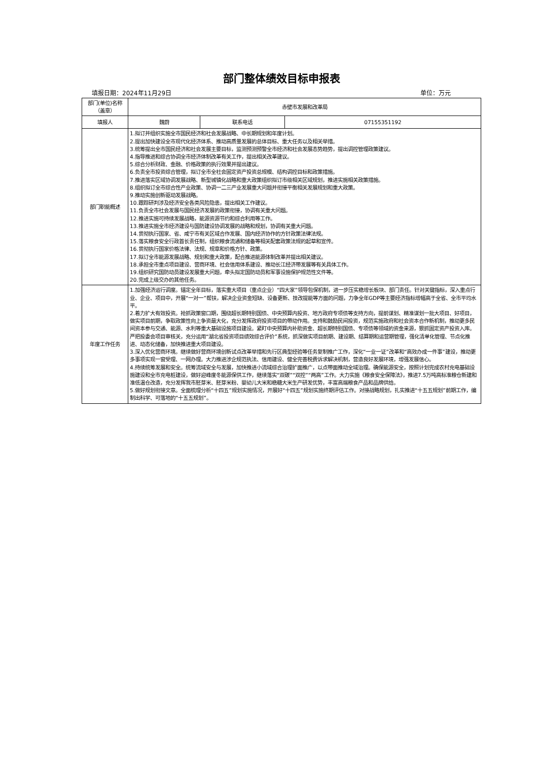部门整体绩效目标申报表
填报日期：2024年11月29日 单位：万元
| 部门(单位)名称（盖章） | 赤壁市发展和改革局 | | |
| 填报人 | 魏蔚 | 联系电话 | 07155351192 |
| 部门职能概述 | 1.拟订并组织实施全市国民经济和社会发展战略、中长期规划和年度计划。 2.提出加快建设全市现代化经济体系、推动高质量发展的总体目标、重大任务以及相关举措。 3.统筹提出全市国民经济和社会发展主要目标，监测预测预警全市经济和社会发展态势趋势，提出调控管理政策建议。 4.指导推进和综合协调全市经济体制改革有关工作，提出相关改革建议。 5.综合分析财政、金融、价格政策的执行效果并提出建议。 6.负责全市投资综合管理，拟订全市全社会固定资产投资总规模、结构调控目标和政策措施。 7.推进落实区域协调发展战略、新型城镇化战略和重大政策组织拟订市级相关区域规划，推进实施相关政策措施。 8.组织拟订全市综合性产业政策、协调一二三产业发展重大问题并衔接平衡相关发展规划和重大政策。 9.推动实施创新驱动发展战略。 10.跟踪研判涉及经济安全各类风险隐患，提出相关工作建议。 11.负责全市社会发展与国民经济发展的政策衔接，协调有关重大问题。 12.推进实施可持续发展战略，能源资源节约和综合利用等工作。 13.推进实施全市经济建设与国防建设协调发展的战略和规划，协调有关重大问题。 14.贯彻执行国家、省、咸宁市有关区域合作发展、国内经济协作的方针政策法律法规。 15.落实粮食安全行政首长责任制，组织粮食流通和储备等相关配套政策法规的起草和宣传。 16.贯彻执行国家价格法律、法规、规章和价格方针、政策。 17.拟订全市能源发展战略、规划和重大政策，配合推进能源体制改革并提出相关建议。 18.承担全市重点项目建设、营商环境、社会信用体系建设、推动长江经济带发展等有关具体工作。 19.组织研究国防动员建设发展重大问题，牵头拟定国防动员和军事设施保护规范性文件等。 20.完成上级交办的其他任务。 | | |
| 年度工作任务 | 1.加强经济运行调度。锚定全年目标，落实重大项目（重点企业）“四大家”领导包保机制，进一步压实稳增长板块、部门责任。针对关键指标，深入重点行业、企业、项目中，开展“一对一”帮扶，解决企业资金短缺、设备更新、技改提能等方面的问题，力争全年GDP等主要经济指标增幅高于全省、全市平均水平。 2.着力扩大有效投资。抢抓政策窗口期，围绕超长期特别国债、中央预算内投资、地方政府专项债等支持方向，提前谋划、精准谋划一批大项目、好项目，做实项目前期，争取政策性向上争资最大化，充分发挥政府投资项目的带动作用。支持和鼓励民间投资，规范实施政府和社会资本合作新机制，推动更多民间资本参与交通、能源、水利等重大基础设施项目建设。紧盯中央预算内补助资金、超长期特别国债、专项债等领域的资金来源，狠抓固定资产投资入库。严把投委会项目审核关，充分运用“湖北省投资项目绩效综合评价”系统，抓深做实项目前期、建设期、结算期和运营期管理，强化清单化管理、节点化推进、动态化储备，加快推进重大项目建设。 3.深入优化营商环境。继续做好营商环境创新试点改革举措和先行区典型经验等任务复制推广工作，深化“一业一证”改革和“高效办成一件事”建设，推动更多事项实现一窗受理、一网办理。大力推进涉企规范执法、信用建设、健全完善税费诉求解决机制，营造良好发展环境，增强发展信心。 4.持续统筹发展和安全。统筹流域安全与发展，加快推进小流域综合治理扩面推广，以点带面推动全域治理。确保能源安全，按照计划完成农村充电基础设施建设和全市充电桩建设，做好迎峰度冬能源保供工作，继续落实“双碳”“双控”“两高”工作。大力实施《粮食安全保障法》，推进7.5万吨高标准粮仓新建和准低温仓改造，充分发挥我市胚芽米、胚芽米粉、婴幼儿大米和稳糖大米生产研发优势，丰富高端粮食产品和品牌供给。 5.做好规划衔接文章。全面梳理分析“十四五”规划实施情况，开展好“十四五”规划实施终期评估工作。对接战略规划，扎实推进“十五五规划”前期工作，编制出科学、可落地的“十五五规划”。 | | |